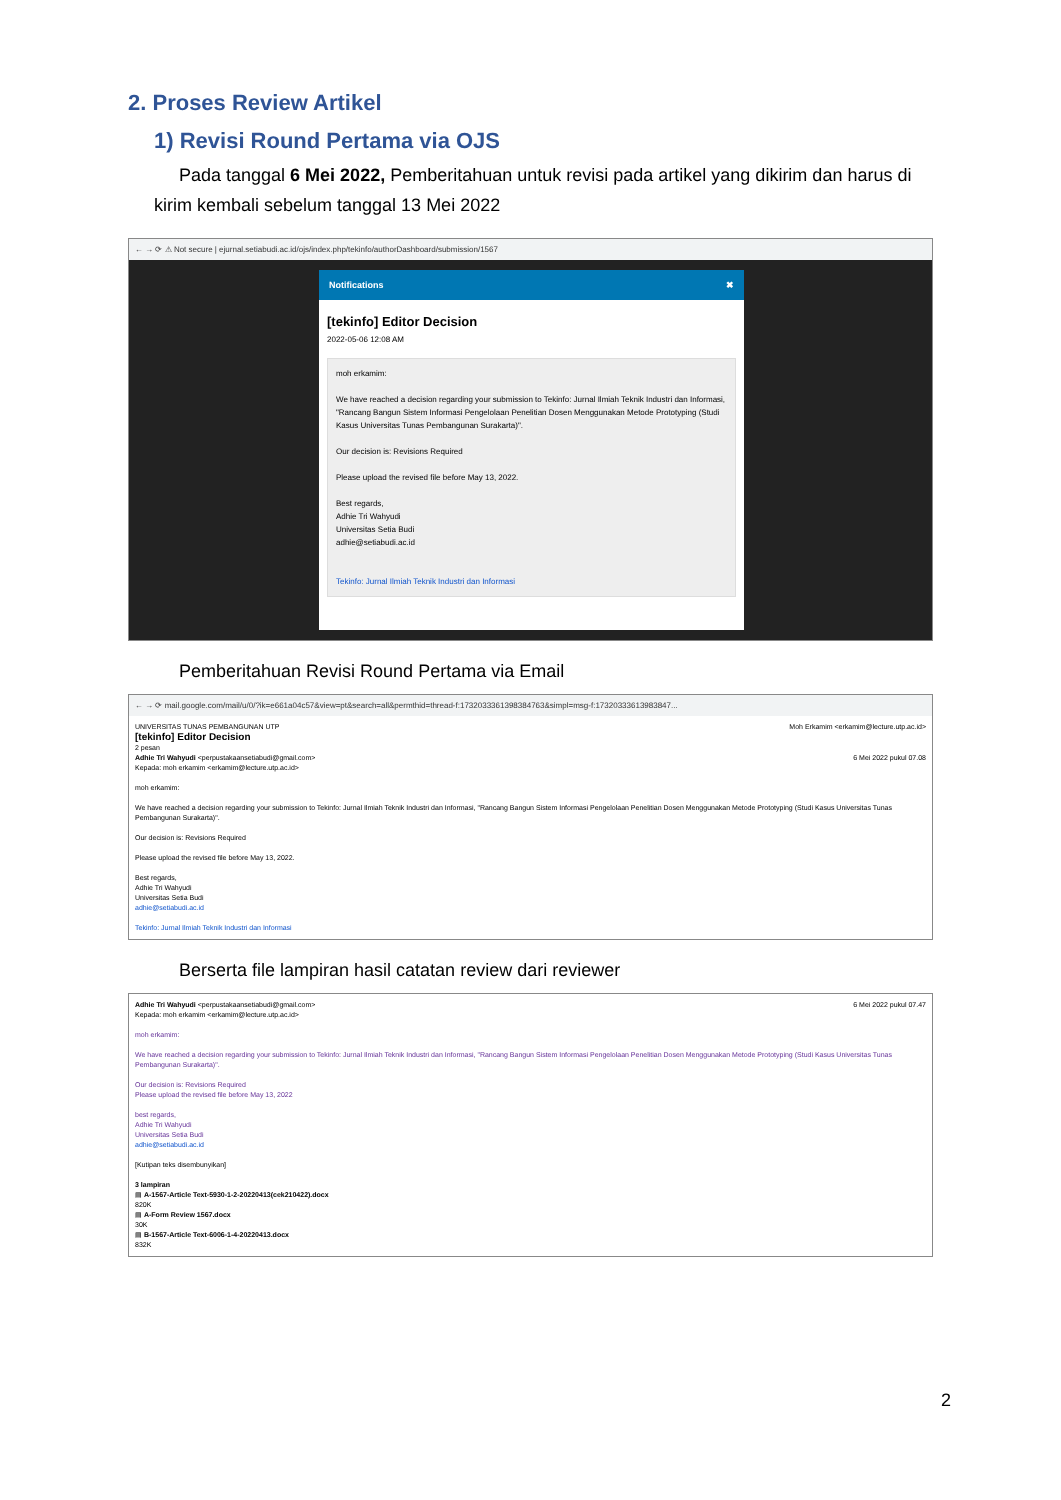2. Proses Review Artikel
1) Revisi Round Pertama via OJS
Pada tanggal 6 Mei 2022, Pemberitahuan untuk revisi pada artikel yang dikirim dan harus di kirim kembali sebelum tanggal 13 Mei 2022
← → ⟳ ⚠ Not secure | ejurnal.setiabudi.ac.id/ojs/index.php/tekinfo/authorDashboard/submission/1567
Notifications ✖
[tekinfo] Editor Decision
2022-05-06 12:08 AM
moh erkamim:
We have reached a decision regarding your submission to Tekinfo: Jurnal Ilmiah Teknik Industri dan Informasi, "Rancang Bangun Sistem Informasi Pengelolaan Penelitian Dosen Menggunakan Metode Prototyping (Studi Kasus Universitas Tunas Pembangunan Surakarta)".
Our decision is: Revisions Required
Please upload the revised file before May 13, 2022.
Best regards,
Adhie Tri Wahyudi
Universitas Setia Budi
adhie@setiabudi.ac.id
Tekinfo: Jurnal Ilmiah Teknik Industri dan Informasi
Pemberitahuan Revisi Round Pertama via Email
← → ⟳ mail.google.com/mail/u/0/?ik=e661a04c57&view=pt&search=all&permthid=thread-f:1732033361398384763&simpl=msg-f:17320333613983847...
UNIVERSITAS TUNAS PEMBANGUNAN UTP Moh Erkamim <erkamim@lecture.utp.ac.id>
[tekinfo] Editor Decision
2 pesan
Adhie Tri Wahyudi <perpustakaansetiabudi@gmail.com> 6 Mei 2022 pukul 07.08
Kepada: moh erkamim <erkamim@lecture.utp.ac.id>
moh erkamim:
We have reached a decision regarding your submission to Tekinfo: Jurnal Ilmiah Teknik Industri dan Informasi, "Rancang Bangun Sistem Informasi Pengelolaan Penelitian Dosen Menggunakan Metode Prototyping (Studi Kasus Universitas Tunas Pembangunan Surakarta)".
Our decision is: Revisions Required
Please upload the revised file before May 13, 2022.
Best regards,
Adhie Tri Wahyudi
Universitas Setia Budi
adhie@setiabudi.ac.id
Tekinfo: Jurnal Ilmiah Teknik Industri dan Informasi
Berserta file lampiran hasil catatan review dari reviewer
Adhie Tri Wahyudi <perpustakaansetiabudi@gmail.com> 6 Mei 2022 pukul 07.47
Kepada: moh erkamim <erkamim@lecture.utp.ac.id>
moh erkamim:
We have reached a decision regarding your submission to Tekinfo: Jurnal Ilmiah Teknik Industri dan Informasi, "Rancang Bangun Sistem Informasi Pengelolaan Penelitian Dosen Menggunakan Metode Prototyping (Studi Kasus Universitas Tunas Pembangunan Surakarta)".
Our decision is: Revisions Required
Please upload the revised file before May 13, 2022
best regards,
Adhie Tri Wahyudi
Universitas Setia Budi
adhie@setiabudi.ac.id
[Kutipan teks disembunyikan]
3 lampiran
▤ A-1567-Article Text-5930-1-2-20220413(cek210422).docx
820K
▤ A-Form Review 1567.docx
30K
▤ B-1567-Article Text-6006-1-4-20220413.docx
832K
2